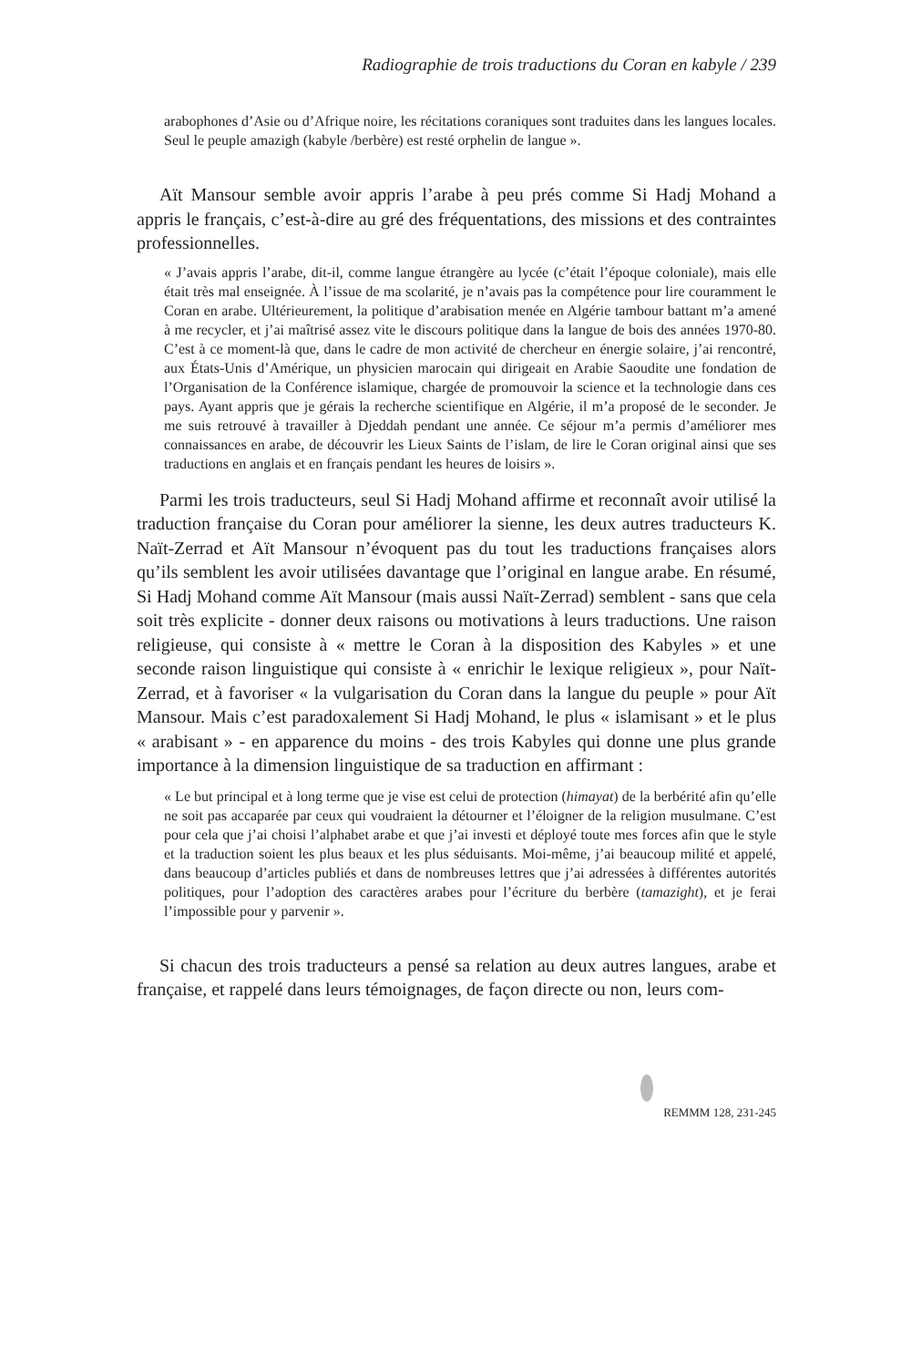Radiographie de trois traductions du Coran en kabyle / 239
arabophones d’Asie ou d’Afrique noire, les récitations coraniques sont traduites dans les langues locales. Seul le peuple amazigh (kabyle /berbère) est resté orphelin de langue ».
Aït Mansour semble avoir appris l’arabe à peu prés comme Si Hadj Mohand a appris le français, c’est-à-dire au gré des fréquentations, des missions et des contraintes professionnelles.
« J’avais appris l’arabe, dit-il, comme langue étrangère au lycée (c’était l’époque coloniale), mais elle était très mal enseignée. À l’issue de ma scolarité, je n’avais pas la compétence pour lire couramment le Coran en arabe. Ultérieurement, la politique d’arabisation menée en Algérie tambour battant m’a amené à me recycler, et j’ai maîtrisé assez vite le discours politique dans la langue de bois des années 1970-80. C’est à ce moment-là que, dans le cadre de mon activité de chercheur en énergie solaire, j’ai rencontré, aux États-Unis d’Amérique, un physicien marocain qui dirigeait en Arabie Saoudite une fondation de l’Organisation de la Conférence islamique, chargée de promouvoir la science et la technologie dans ces pays. Ayant appris que je gérais la recherche scientifique en Algérie, il m’a proposé de le seconder. Je me suis retrouvé à travailler à Djeddah pendant une année. Ce séjour m’a permis d’améliorer mes connaissances en arabe, de découvrir les Lieux Saints de l’islam, de lire le Coran original ainsi que ses traductions en anglais et en français pendant les heures de loisirs ».
Parmi les trois traducteurs, seul Si Hadj Mohand affirme et reconnaît avoir utilisé la traduction française du Coran pour améliorer la sienne, les deux autres traducteurs K. Naït-Zerrad et Aït Mansour n’évoquent pas du tout les traductions françaises alors qu’ils semblent les avoir utilisées davantage que l’original en langue arabe. En résumé, Si Hadj Mohand comme Aït Mansour (mais aussi Naït-Zerrad) semblent - sans que cela soit très explicite - donner deux raisons ou motivations à leurs traductions. Une raison religieuse, qui consiste à « mettre le Coran à la disposition des Kabyles » et une seconde raison linguistique qui consiste à « enrichir le lexique religieux », pour Naït-Zerrad, et à favoriser « la vulgarisation du Coran dans la langue du peuple » pour Aït Mansour. Mais c’est paradoxalement Si Hadj Mohand, le plus « islamisant » et le plus « arabisant » - en apparence du moins - des trois Kabyles qui donne une plus grande importance à la dimension linguistique de sa traduction en affirmant :
« Le but principal et à long terme que je vise est celui de protection (himayat) de la berbérité afin qu’elle ne soit pas accaparée par ceux qui voudraient la détourner et l’éloigner de la religion musulmane. C’est pour cela que j’ai choisi l’alphabet arabe et que j’ai investi et déployé toute mes forces afin que le style et la traduction soient les plus beaux et les plus séduisants. Moi-même, j’ai beaucoup milité et appelé, dans beaucoup d’articles publiés et dans de nombreuses lettres que j’ai adressées à différentes autorités politiques, pour l’adoption des caractères arabes pour l’écriture du berbère (tamazight), et je ferai l’impossible pour y parvenir ».
Si chacun des trois traducteurs a pensé sa relation au deux autres langues, arabe et française, et rappelé dans leurs témoignages, de façon directe ou non, leurs com-
REMMM 128, 231-245